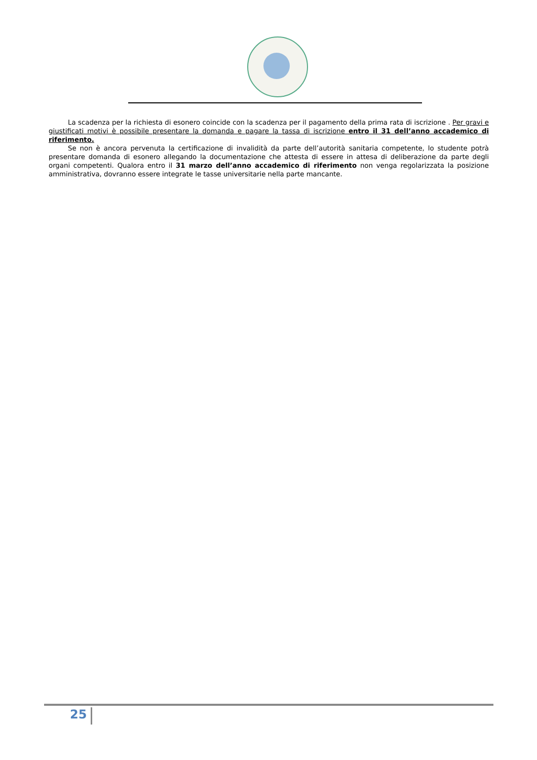La scadenza per la richiesta di esonero coincide con la scadenza per il pagamento della prima rata di iscrizione . Per gravi e giustificati motivi è possibile presentare la domanda e pagare la tassa di iscrizione entro il 31 dell’anno accademico di riferimento.
Se non è ancora pervenuta la certificazione di invalidità da parte dell’autorità sanitaria competente, lo studente potrà presentare domanda di esonero allegando la documentazione che attesta di essere in attesa di deliberazione da parte degli organi competenti. Qualora entro il 31 marzo dell’anno accademico di riferimento non venga regolarizzata la posizione amministrativa, dovranno essere integrate le tasse universitarie nella parte mancante.
25